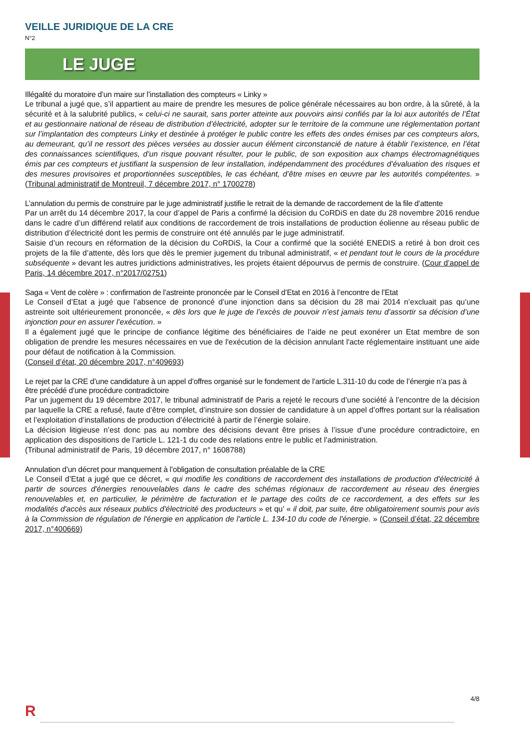VEILLE JURIDIQUE DE LA CRE
N°2
LE JUGE
Illégalité du moratoire d’un maire sur l’installation des compteurs « Linky »
Le tribunal a jugé que, s’il appartient au maire de prendre les mesures de police générale nécessaires au bon ordre, à la sûreté, à la sécurité et à la salubrité publics, « celui-ci ne saurait, sans porter atteinte aux pouvoirs ainsi confiés par la loi aux autorités de l’État et au gestionnaire national de réseau de distribution d’électricité, adopter sur le territoire de la commune une réglementation portant sur l’implantation des compteurs Linky et destinée à protéger le public contre les effets des ondes émises par ces compteurs alors, au demeurant, qu’il ne ressort des pièces versées au dossier aucun élément circonstancié de nature à établir l’existence, en l’état des connaissances scientifiques, d’un risque pouvant résulter, pour le public, de son exposition aux champs électromagnétiques émis par ces compteurs et justifiant la suspension de leur installation, indépendamment des procédures d’évaluation des risques et des mesures provisoires et proportionnées susceptibles, le cas échéant, d’être mises en œuvre par les autorités compétentes. » (Tribunal administratif de Montreuil, 7 décembre 2017, n° 1700278)
L’annulation du permis de construire par le juge administratif justifie le retrait de la demande de raccordement de la file d’attente
Par un arrêt du 14 décembre 2017, la cour d’appel de Paris a confirmé la décision du CoRDiS en date du 28 novembre 2016 rendue dans le cadre d’un différend relatif aux conditions de raccordement de trois installations de production éolienne au réseau public de distribution d’électricité dont les permis de construire ont été annulés par le juge administratif.
Saisie d’un recours en réformation de la décision du CoRDiS, la Cour a confirmé que la société ENEDIS a retiré à bon droit ces projets de la file d’attente, dès lors que dès le premier jugement du tribunal administratif, « et pendant tout le cours de la procédure subséquente » devant les autres juridictions administratives, les projets étaient dépourvus de permis de construire. (Cour d’appel de Paris, 14 décembre 2017, n°2017/02751)
Saga « Vent de colère » : confirmation de l’astreinte prononcée par le Conseil d’Etat en 2016 à l’encontre de l’Etat
Le Conseil d’Etat a jugé que l’absence de prononcé d’une injonction dans sa décision du 28 mai 2014 n’excluait pas qu’une astreinte soit ultérieurement prononcée, « dès lors que le juge de l’excès de pouvoir n’est jamais tenu d’assortir sa décision d’une injonction pour en assurer l’exécution. »
Il a également jugé que le principe de confiance légitime des bénéficiaires de l’aide ne peut exonérer un Etat membre de son obligation de prendre les mesures nécessaires en vue de l'exécution de la décision annulant l'acte réglementaire instituant une aide pour défaut de notification à la Commission.
(Conseil d’état, 20 décembre 2017, n°409693)
Le rejet par la CRE d’une candidature à un appel d’offres organisé sur le fondement de l’article L.311-10 du code de l’énergie n’a pas à être précédé d’une procédure contradictoire
Par un jugement du 19 décembre 2017, le tribunal administratif de Paris a rejeté le recours d’une société à l’encontre de la décision par laquelle la CRE a refusé, faute d’être complet, d’instruire son dossier de candidature à un appel d’offres portant sur la réalisation et l’exploitation d’installations de production d’électricité à partir de l’énergie solaire.
La décision litigieuse n’est donc pas au nombre des décisions devant être prises à l’issue d’une procédure contradictoire, en application des dispositions de l’article L. 121-1 du code des relations entre le public et l’administration.
(Tribunal administratif de Paris, 19 décembre 2017, n° 1608788)
Annulation d’un décret pour manquement à l’obligation de consultation préalable de la CRE
Le Conseil d’Etat a jugé que ce décret, « qui modifie les conditions de raccordement des installations de production d'électricité à partir de sources d'énergies renouvelables dans le cadre des schémas régionaux de raccordement au réseau des énergies renouvelables et, en particulier, le périmètre de facturation et le partage des coûts de ce raccordement, a des effets sur les modalités d'accès aux réseaux publics d'électricité des producteurs » et qu’ « il doit, par suite, être obligatoirement soumis pour avis à la Commission de régulation de l'énergie en application de l'article L. 134-10 du code de l'énergie. » (Conseil d’état, 22 décembre 2017, n°400669)
4/8
R